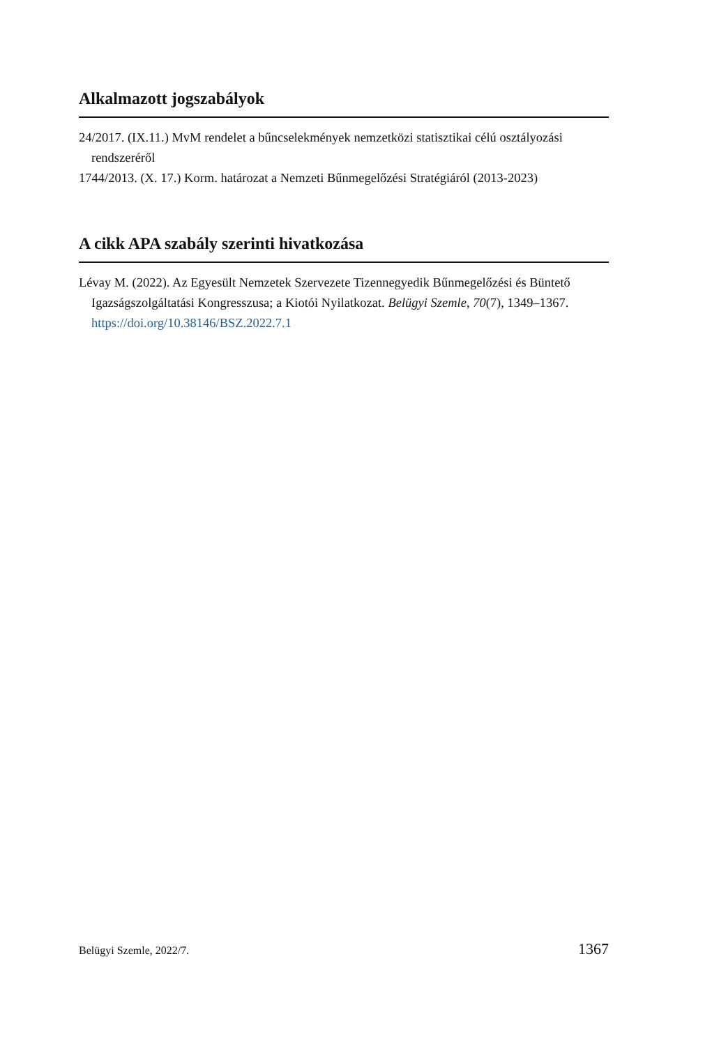Alkalmazott jogszabályok
24/2017. (IX.11.) MvM rendelet a bűncselekmények nemzetközi statisztikai célú osztályozási rendszeréről
1744/2013. (X. 17.) Korm. határozat a Nemzeti Bűnmegelőzési Stratégiáról (2013-2023)
A cikk APA szabály szerinti hivatkozása
Lévay M. (2022). Az Egyesült Nemzetek Szervezete Tizennegyedik Bűnmegelőzési és Büntető Igazságszolgáltatási Kongresszusa; a Kiotói Nyilatkozat. Belügyi Szemle, 70(7), 1349–1367. https://doi.org/10.38146/BSZ.2022.7.1
Belügyi Szemle, 2022/7. 1367